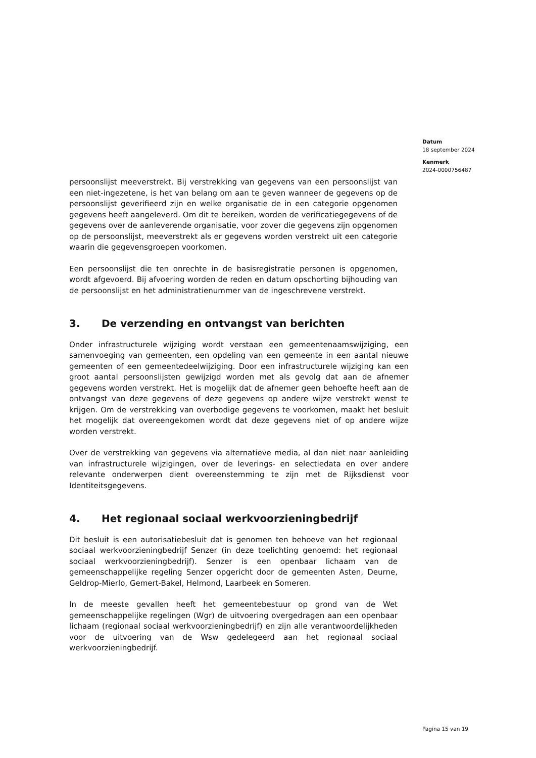Datum
18 september 2024
Kenmerk
2024-0000756487
persoonslijst meeverstrekt. Bij verstrekking van gegevens van een persoonslijst van een niet-ingezetene, is het van belang om aan te geven wanneer de gegevens op de persoonslijst geverifieerd zijn en welke organisatie de in een categorie opgenomen gegevens heeft aangeleverd. Om dit te bereiken, worden de verificatiegegevens of de gegevens over de aanleverende organisatie, voor zover die gegevens zijn opgenomen op de persoonslijst, meeverstrekt als er gegevens worden verstrekt uit een categorie waarin die gegevensgroepen voorkomen.
Een persoonslijst die ten onrechte in de basisregistratie personen is opgenomen, wordt afgevoerd. Bij afvoering worden de reden en datum opschorting bijhouding van de persoonslijst en het administratienummer van de ingeschrevene verstrekt.
3. De verzending en ontvangst van berichten
Onder infrastructurele wijziging wordt verstaan een gemeentenaamswijziging, een samenvoeging van gemeenten, een opdeling van een gemeente in een aantal nieuwe gemeenten of een gemeentedeelwijziging. Door een infrastructurele wijziging kan een groot aantal persoonslijsten gewijzigd worden met als gevolg dat aan de afnemer gegevens worden verstrekt. Het is mogelijk dat de afnemer geen behoefte heeft aan de ontvangst van deze gegevens of deze gegevens op andere wijze verstrekt wenst te krijgen. Om de verstrekking van overbodige gegevens te voorkomen, maakt het besluit het mogelijk dat overeengekomen wordt dat deze gegevens niet of op andere wijze worden verstrekt.
Over de verstrekking van gegevens via alternatieve media, al dan niet naar aanleiding van infrastructurele wijzigingen, over de leverings- en selectiedata en over andere relevante onderwerpen dient overeenstemming te zijn met de Rijksdienst voor Identiteitsgegevens.
4. Het regionaal sociaal werkvoorzieningbedrijf
Dit besluit is een autorisatiebesluit dat is genomen ten behoeve van het regionaal sociaal werkvoorzieningbedrijf Senzer (in deze toelichting genoemd: het regionaal sociaal werkvoorzieningbedrijf). Senzer is een openbaar lichaam van de gemeenschappelijke regeling Senzer opgericht door de gemeenten Asten, Deurne, Geldrop-Mierlo, Gemert-Bakel, Helmond, Laarbeek en Someren.
In de meeste gevallen heeft het gemeentebestuur op grond van de Wet gemeenschappelijke regelingen (Wgr) de uitvoering overgedragen aan een openbaar lichaam (regionaal sociaal werkvoorzieningbedrijf) en zijn alle verantwoordelijkheden voor de uitvoering van de Wsw gedelegeerd aan het regionaal sociaal werkvoorzieningbedrijf.
Pagina 15 van 19